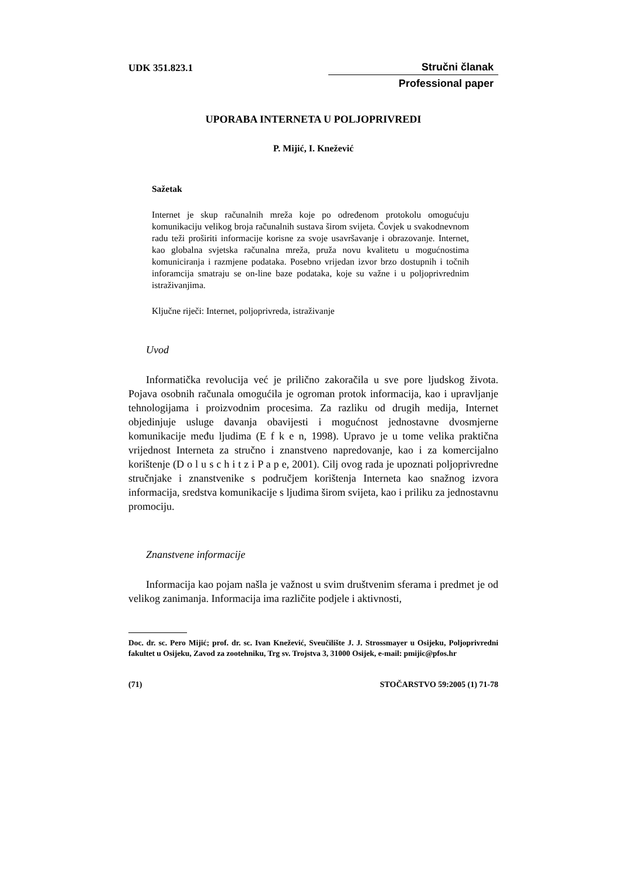UDK 351.823.1 Stručni članak
Professional paper
UPORABA INTERNETA U POLJOPRIVREDI
P. Mijić, I. Knežević
Sažetak
Internet je skup računalnih mreža koje po određenom protokolu omogućuju komunikaciju velikog broja računalnih sustava širom svijeta. Čovjek u svakodnevnom radu teži proširiti informacije korisne za svoje usavršavanje i obrazovanje. Internet, kao globalna svjetska računalna mreža, pruža novu kvalitetu u mogućnostima komuniciranja i razmjene podataka. Posebno vrijedan izvor brzo dostupnih i točnih inforamcija smatraju se on-line baze podataka, koje su važne i u poljoprivrednim istraživanjima.
Ključne riječi: Internet, poljoprivreda, istraživanje
Uvod
Informatička revolucija već je prilično zakoračila u sve pore ljudskog života. Pojava osobnih računala omogućila je ogroman protok informacija, kao i upravljanje tehnologijama i proizvodnim procesima. Za razliku od drugih medija, Internet objedinjuje usluge davanja obavijesti i mogućnost jednostavne dvosmjerne komunikacije među ljudima (E f k e n, 1998). Upravo je u tome velika praktična vrijednost Interneta za stručno i znanstveno napredovanje, kao i za komercijalno korištenje (D o l u s c h i t z i P a p e, 2001). Cilj ovog rada je upoznati poljoprivredne stručnjake i znanstvenike s područjem korištenja Interneta kao snažnog izvora informacija, sredstva komunikacije s ljudima širom svijeta, kao i priliku za jednostavnu promociju.
Znanstvene informacije
Informacija kao pojam našla je važnost u svim društvenim sferama i predmet je od velikog zanimanja. Informacija ima različite podjele i aktivnosti,
Doc. dr. sc. Pero Mijić; prof. dr. sc. Ivan Knežević, Sveučilište J. J. Strossmayer u Osijeku, Poljoprivredni fakultet u Osijeku, Zavod za zootehniku, Trg sv. Trojstva 3, 31000 Osijek, e-mail: pmijic@pfos.hr
(71) STOČARSTVO 59:2005 (1) 71-78